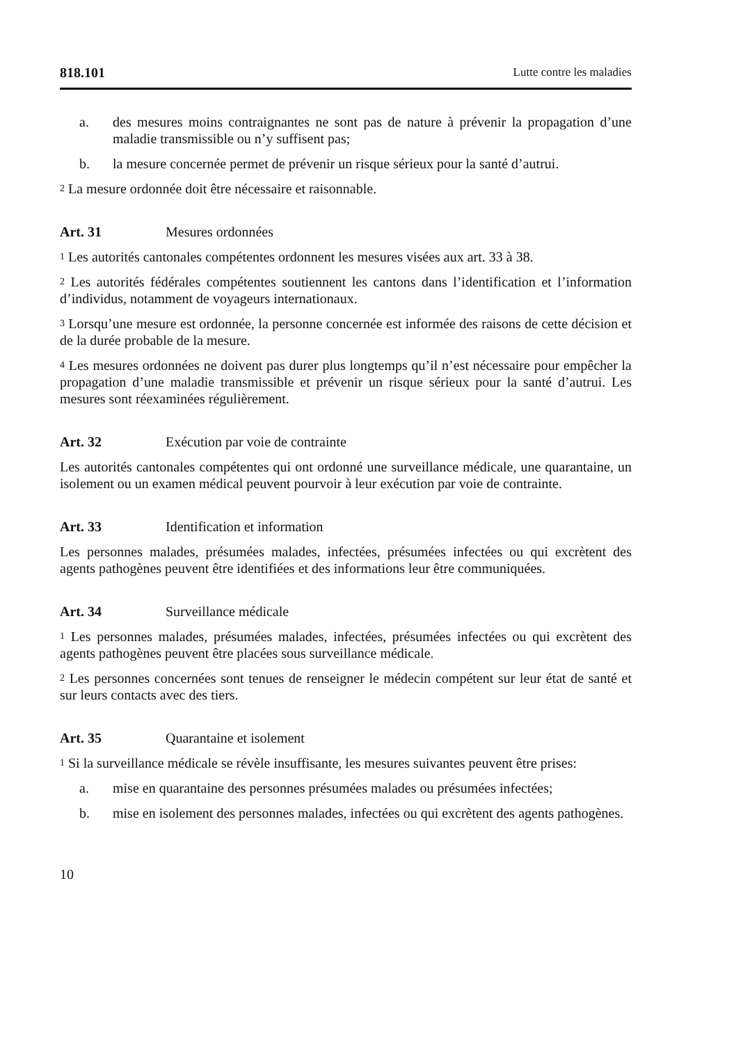818.101 Lutte contre les maladies
a. des mesures moins contraignantes ne sont pas de nature à prévenir la propagation d’une maladie transmissible ou n’y suffisent pas;
b. la mesure concernée permet de prévenir un risque sérieux pour la santé d’autrui.
<sup>2</sup> La mesure ordonnée doit être nécessaire et raisonnable.
Art. 31 Mesures ordonnées
<sup>1</sup> Les autorités cantonales compétentes ordonnent les mesures visées aux art. 33 à 38.
<sup>2</sup> Les autorités fédérales compétentes soutiennent les cantons dans l’identification et l’information d’individus, notamment de voyageurs internationaux.
<sup>3</sup> Lorsqu’une mesure est ordonnée, la personne concernée est informée des raisons de cette décision et de la durée probable de la mesure.
<sup>4</sup> Les mesures ordonnées ne doivent pas durer plus longtemps qu’il n’est nécessaire pour empêcher la propagation d’une maladie transmissible et prévenir un risque sérieux pour la santé d’autrui. Les mesures sont réexaminées régulièrement.
Art. 32 Exécution par voie de contrainte
Les autorités cantonales compétentes qui ont ordonné une surveillance médicale, une quarantaine, un isolement ou un examen médical peuvent pourvoir à leur exécution par voie de contrainte.
Art. 33 Identification et information
Les personnes malades, présumées malades, infectées, présumées infectées ou qui excrètent des agents pathogènes peuvent être identifiées et des informations leur être communiquées.
Art. 34 Surveillance médicale
<sup>1</sup> Les personnes malades, présumées malades, infectées, présumées infectées ou qui excrètent des agents pathogènes peuvent être placées sous surveillance médicale.
<sup>2</sup> Les personnes concernées sont tenues de renseigner le médecin compétent sur leur état de santé et sur leurs contacts avec des tiers.
Art. 35 Quarantaine et isolement
<sup>1</sup> Si la surveillance médicale se révèle insuffisante, les mesures suivantes peuvent être prises:
a. mise en quarantaine des personnes présumées malades ou présumées infectées;
b. mise en isolement des personnes malades, infectées ou qui excrètent des agents pathogènes.
10